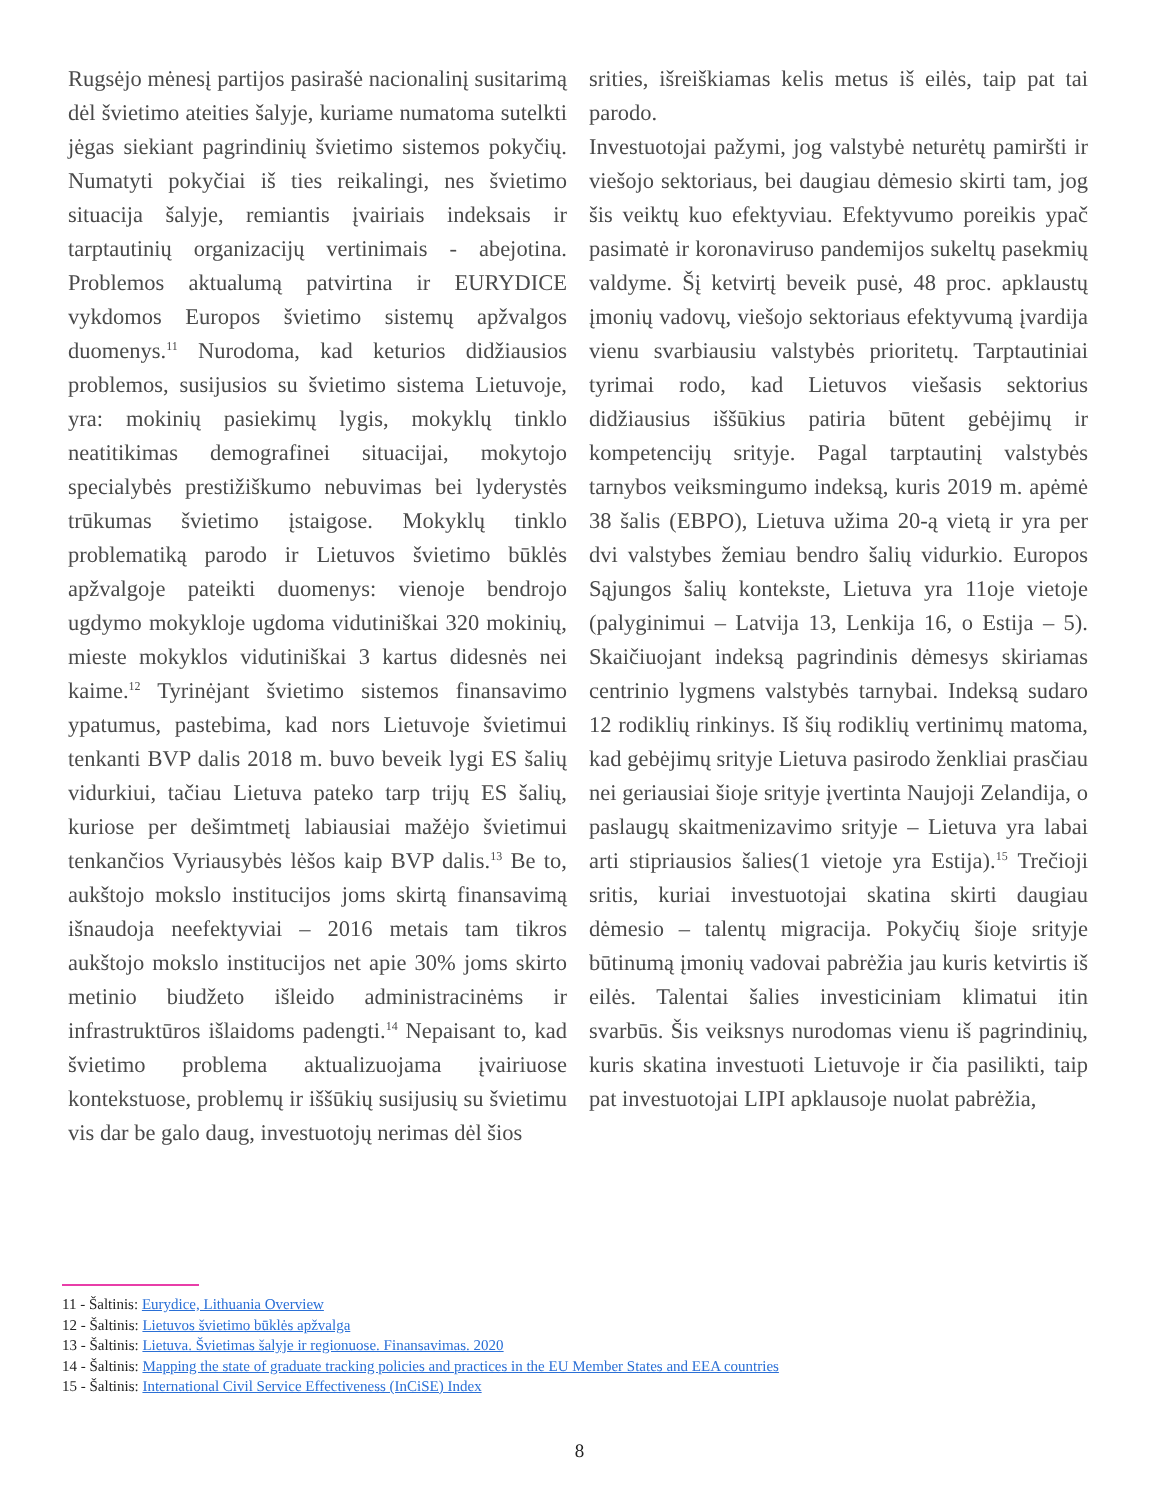Rugsėjo mėnesį partijos pasirašė nacionalinį susitarimą dėl švietimo ateities šalyje, kuriame numatoma sutelkti jėgas siekiant pagrindinių švietimo sistemos pokyčių. Numatyti pokyčiai iš ties reikalingi, nes švietimo situacija šalyje, remiantis įvairiais indeksais ir tarptautinių organizacijų vertinimais - abejotina. Problemos aktualumą patvirtina ir EURYDICE vykdomos Europos švietimo sistemų apžvalgos duomenys.<sup>11</sup> Nurodoma, kad keturios didžiausios problemos, susijusios su švietimo sistema Lietuvoje, yra: mokinių pasiekimų lygis, mokyklų tinklo neatitikimas demografinei situacijai, mokytojo specialybės prestižiškumo nebuvimas bei lyderystės trūkumas švietimo įstaigose. Mokyklų tinklo problematiką parodo ir Lietuvos švietimo būklės apžvalgoje pateikti duomenys: vienoje bendrojo ugdymo mokykloje ugdoma vidutiniškai 320 mokinių, mieste mokyklos vidutiniškai 3 kartus didesnės nei kaime.<sup>12</sup> Tyrinėjant švietimo sistemos finansavimo ypatumus, pastebima, kad nors Lietuvoje švietimui tenkanti BVP dalis 2018 m. buvo beveik lygi ES šalių vidurkiui, tačiau Lietuva pateko tarp trijų ES šalių, kuriose per dešimtmetį labiausiai mažėjo švietimui tenkančios Vyriausybės lėšos kaip BVP dalis.<sup>13</sup> Be to, aukštojo mokslo institucijos joms skirtą finansavimą išnaudoja neefektyviai – 2016 metais tam tikros aukštojo mokslo institucijos net apie 30% joms skirto metinio biudžeto išleido administracinėms ir infrastruktūros išlaidoms padengti.<sup>14</sup> Nepaisant to, kad švietimo problema aktualizuojama įvairiuose kontekstuose, problemų ir iššūkių susijusių su švietimu vis dar be galo daug, investuotojų nerimas dėl šios
srities, išreiškiamas kelis metus iš eilės, taip pat tai parodo.
Investuotojai pažymi, jog valstybė neturėtų pamiršti ir viešojo sektoriaus, bei daugiau dėmesio skirti tam, jog šis veiktų kuo efektyviau. Efektyvumo poreikis ypač pasimatė ir koronaviruso pandemijos sukeltų pasekmių valdyme. Šį ketvirtį beveik pusė, 48 proc. apklaustų įmonių vadovų, viešojo sektoriaus efektyvumą įvardija vienu svarbiausiu valstybės prioritetų. Tarptautiniai tyrimai rodo, kad Lietuvos viešasis sektorius didžiausius iššūkius patiria būtent gebėjimų ir kompetencijų srityje. Pagal tarptautinį valstybės tarnybos veiksmingumo indeksą, kuris 2019 m. apėmė 38 šalis (EBPO), Lietuva užima 20-ą vietą ir yra per dvi valstybes žemiau bendro šalių vidurkio. Europos Sąjungos šalių kontekste, Lietuva yra 11oje vietoje (palyginimui – Latvija 13, Lenkija 16, o Estija – 5). Skaičiuojant indeksą pagrindinis dėmesys skiriamas centrinio lygmens valstybės tarnybai. Indeksą sudaro 12 rodiklių rinkinys. Iš šių rodiklių vertinimų matoma, kad gebėjimų srityje Lietuva pasirodo ženkliai prasčiau nei geriausiai šioje srityje įvertinta Naujoji Zelandija, o paslaugų skaitmenizavimo srityje – Lietuva yra labai arti stipriausios šalies(1 vietoje yra Estija).<sup>15</sup> Trečioji sritis, kuriai investuotojai skatina skirti daugiau dėmesio – talentų migracija. Pokyčių šioje srityje būtinumą įmonių vadovai pabrėžia jau kuris ketvirtis iš eilės. Talentai šalies investiciniam klimatui itin svarbūs. Šis veiksnys nurodomas vienu iš pagrindinių, kuris skatina investuoti Lietuvoje ir čia pasilikti, taip pat investuotojai LIPI apklausoje nuolat pabrėžia,
11 - Šaltinis: Eurydice, Lithuania Overview
12 - Šaltinis: Lietuvos švietimo būklės apžvalga
13 - Šaltinis: Lietuva. Švietimas šalyje ir regionuose. Finansavimas. 2020
14 - Šaltinis: Mapping the state of graduate tracking policies and practices in the EU Member States and EEA countries
15 - Šaltinis: International Civil Service Effectiveness (InCiSE) Index
8